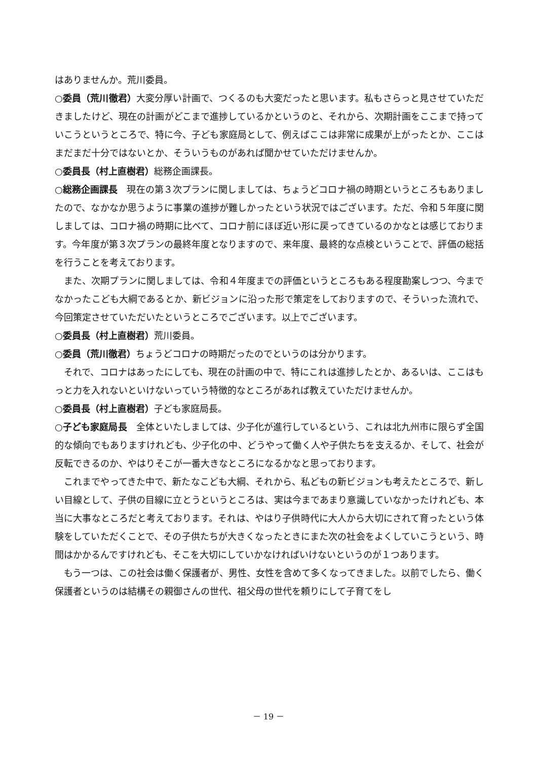はありませんか。荒川委員。
○委員（荒川徹君）大変分厚い計画で、つくるのも大変だったと思います。私もさらっと見させていただきましたけど、現在の計画がどこまで進捗しているかというのと、それから、次期計画をここまで持っていこうというところで、特に今、子ども家庭局として、例えばここは非常に成果が上がったとか、ここはまだまだ十分ではないとか、そういうものがあれば聞かせていただけませんか。
○委員長（村上直樹君）総務企画課長。
○総務企画課長　現在の第３次プランに関しましては、ちょうどコロナ禍の時期というところもありましたので、なかなか思うように事業の進捗が難しかったという状況ではございます。ただ、令和５年度に関しましては、コロナ禍の時期に比べて、コロナ前にほぼ近い形に戻ってきているのかなとは感じております。今年度が第３次プランの最終年度となりますので、来年度、最終的な点検ということで、評価の総括を行うことを考えております。
また、次期プランに関しましては、令和４年度までの評価というところもある程度勘案しつつ、今までなかったこども大綱であるとか、新ビジョンに沿った形で策定をしておりますので、そういった流れで、今回策定させていただいたというところでございます。以上でございます。
○委員長（村上直樹君）荒川委員。
○委員（荒川徹君）ちょうどコロナの時期だったのでというのは分かります。
それで、コロナはあったにしても、現在の計画の中で、特にこれは進捗したとか、あるいは、ここはもっと力を入れないといけないっていう特徴的なところがあれば教えていただけませんか。
○委員長（村上直樹君）子ども家庭局長。
○子ども家庭局長　全体といたしましては、少子化が進行しているという、これは北九州市に限らず全国的な傾向でもありますけれども、少子化の中、どうやって働く人や子供たちを支えるか、そして、社会が反転できるのか、やはりそこが一番大きなところになるかなと思っております。
これまでやってきた中で、新たなこども大綱、それから、私どもの新ビジョンも考えたところで、新しい目線として、子供の目線に立とうというところは、実は今まであまり意識していなかったけれども、本当に大事なところだと考えております。それは、やはり子供時代に大人から大切にされて育ったという体験をしていただくことで、その子供たちが大きくなったときにまた次の社会をよくしていこうという、時間はかかるんですけれども、そこを大切にしていかなければいけないというのが１つあります。
もう一つは、この社会は働く保護者が、男性、女性を含めて多くなってきました。以前でしたら、働く保護者というのは結構その親御さんの世代、祖父母の世代を頼りにして子育てをし
－ 19 －